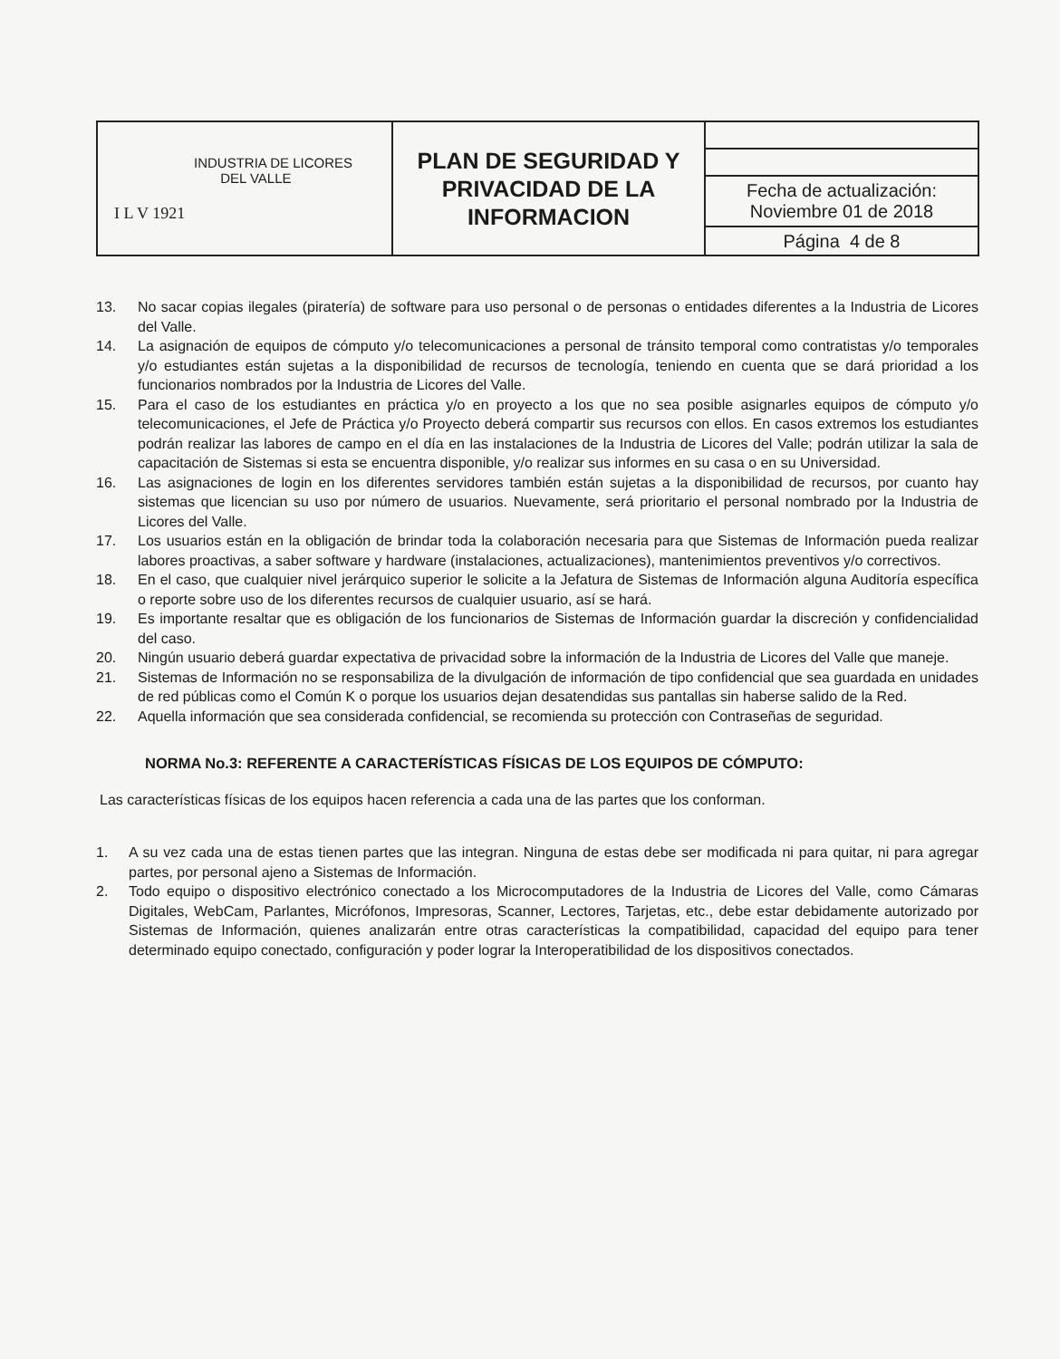| INDUSTRIA DE LICORES DEL VALLE I L V 1921 | PLAN DE SEGURIDAD Y PRIVACIDAD DE LA INFORMACION | |
| | | Fecha de actualización: Noviembre 01 de 2018 |
| | | Página 4 de 8 |
13. No sacar copias ilegales (piratería) de software para uso personal o de personas o entidades diferentes a la Industria de Licores del Valle.
14. La asignación de equipos de cómputo y/o telecomunicaciones a personal de tránsito temporal como contratistas y/o temporales y/o estudiantes están sujetas a la disponibilidad de recursos de tecnología, teniendo en cuenta que se dará prioridad a los funcionarios nombrados por la Industria de Licores del Valle.
15. Para el caso de los estudiantes en práctica y/o en proyecto a los que no sea posible asignarles equipos de cómputo y/o telecomunicaciones, el Jefe de Práctica y/o Proyecto deberá compartir sus recursos con ellos. En casos extremos los estudiantes podrán realizar las labores de campo en el día en las instalaciones de la Industria de Licores del Valle; podrán utilizar la sala de capacitación de Sistemas si esta se encuentra disponible, y/o realizar sus informes en su casa o en su Universidad.
16. Las asignaciones de login en los diferentes servidores también están sujetas a la disponibilidad de recursos, por cuanto hay sistemas que licencian su uso por número de usuarios. Nuevamente, será prioritario el personal nombrado por la Industria de Licores del Valle.
17. Los usuarios están en la obligación de brindar toda la colaboración necesaria para que Sistemas de Información pueda realizar labores proactivas, a saber software y hardware (instalaciones, actualizaciones), mantenimientos preventivos y/o correctivos.
18. En el caso, que cualquier nivel jerárquico superior le solicite a la Jefatura de Sistemas de Información alguna Auditoría específica o reporte sobre uso de los diferentes recursos de cualquier usuario, así se hará.
19. Es importante resaltar que es obligación de los funcionarios de Sistemas de Información guardar la discreción y confidencialidad del caso.
20. Ningún usuario deberá guardar expectativa de privacidad sobre la información de la Industria de Licores del Valle que maneje.
21. Sistemas de Información no se responsabiliza de la divulgación de información de tipo confidencial que sea guardada en unidades de red públicas como el Común K o porque los usuarios dejan desatendidas sus pantallas sin haberse salido de la Red.
22. Aquella información que sea considerada confidencial, se recomienda su protección con Contraseñas de seguridad.
NORMA No.3: REFERENTE A CARACTERÍSTICAS FÍSICAS DE LOS EQUIPOS DE CÓMPUTO:
Las características físicas de los equipos hacen referencia a cada una de las partes que los conforman.
1. A su vez cada una de estas tienen partes que las integran. Ninguna de estas debe ser modificada ni para quitar, ni para agregar partes, por personal ajeno a Sistemas de Información.
2. Todo equipo o dispositivo electrónico conectado a los Microcomputadores de la Industria de Licores del Valle, como Cámaras Digitales, WebCam, Parlantes, Micrófonos, Impresoras, Scanner, Lectores, Tarjetas, etc., debe estar debidamente autorizado por Sistemas de Información, quienes analizarán entre otras características la compatibilidad, capacidad del equipo para tener determinado equipo conectado, configuración y poder lograr la Interoperatibilidad de los dispositivos conectados.